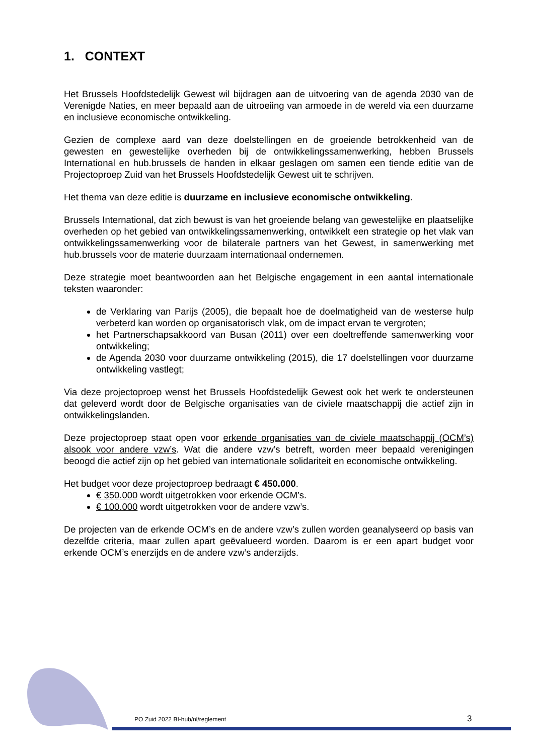1. CONTEXT
Het Brussels Hoofdstedelijk Gewest wil bijdragen aan de uitvoering van de agenda 2030 van de Verenigde Naties, en meer bepaald aan de uitroeiing van armoede in de wereld via een duurzame en inclusieve economische ontwikkeling.
Gezien de complexe aard van deze doelstellingen en de groeiende betrokkenheid van de gewesten en gewestelijke overheden bij de ontwikkelingssamenwerking, hebben Brussels International en hub.brussels de handen in elkaar geslagen om samen een tiende editie van de Projectoproep Zuid van het Brussels Hoofdstedelijk Gewest uit te schrijven.
Het thema van deze editie is duurzame en inclusieve economische ontwikkeling.
Brussels International, dat zich bewust is van het groeiende belang van gewestelijke en plaatselijke overheden op het gebied van ontwikkelingssamenwerking, ontwikkelt een strategie op het vlak van ontwikkelingssamenwerking voor de bilaterale partners van het Gewest, in samenwerking met hub.brussels voor de materie duurzaam internationaal ondernemen.
Deze strategie moet beantwoorden aan het Belgische engagement in een aantal internationale teksten waaronder:
de Verklaring van Parijs (2005), die bepaalt hoe de doelmatigheid van de westerse hulp verbeterd kan worden op organisatorisch vlak, om de impact ervan te vergroten;
het Partnerschapsakkoord van Busan (2011) over een doeltreffende samenwerking voor ontwikkeling;
de Agenda 2030 voor duurzame ontwikkeling (2015), die 17 doelstellingen voor duurzame ontwikkeling vastlegt;
Via deze projectoproep wenst het Brussels Hoofdstedelijk Gewest ook het werk te ondersteunen dat geleverd wordt door de Belgische organisaties van de civiele maatschappij die actief zijn in ontwikkelingslanden.
Deze projectoproep staat open voor erkende organisaties van de civiele maatschappij (OCM’s) alsook voor andere vzw’s. Wat die andere vzw’s betreft, worden meer bepaald verenigingen beoogd die actief zijn op het gebied van internationale solidariteit en economische ontwikkeling.
Het budget voor deze projectoproep bedraagt € 450.000.
€ 350.000 wordt uitgetrokken voor erkende OCM’s.
€ 100.000 wordt uitgetrokken voor de andere vzw’s.
De projecten van de erkende OCM’s en de andere vzw’s zullen worden geanalyseerd op basis van dezelfde criteria, maar zullen apart geëvalueerd worden. Daarom is er een apart budget voor erkende OCM’s enerzijds en de andere vzw’s anderzijds.
PO Zuid 2022 BI-hub/nl/reglement
3